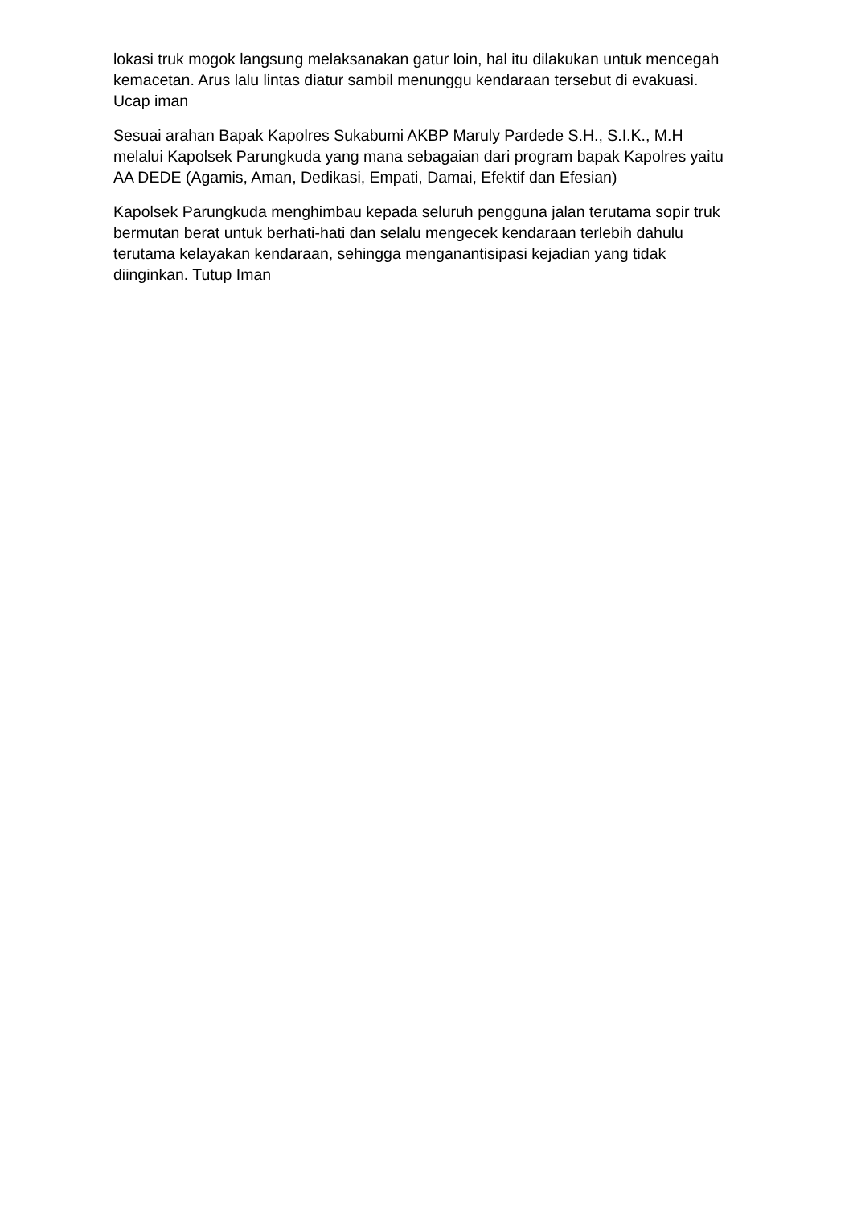lokasi truk mogok langsung melaksanakan gatur loin, hal itu dilakukan untuk mencegah kemacetan. Arus lalu lintas diatur sambil menunggu kendaraan tersebut di evakuasi. Ucap iman
Sesuai arahan Bapak Kapolres Sukabumi AKBP Maruly Pardede S.H., S.I.K., M.H melalui Kapolsek Parungkuda yang mana sebagaian dari program bapak Kapolres yaitu AA DEDE (Agamis, Aman, Dedikasi, Empati, Damai, Efektif dan Efesian)
Kapolsek Parungkuda menghimbau kepada seluruh pengguna jalan terutama sopir truk bermutan berat untuk berhati-hati dan selalu mengecek kendaraan terlebih dahulu terutama kelayakan kendaraan, sehingga menganantisipasi kejadian yang tidak diinginkan. Tutup Iman